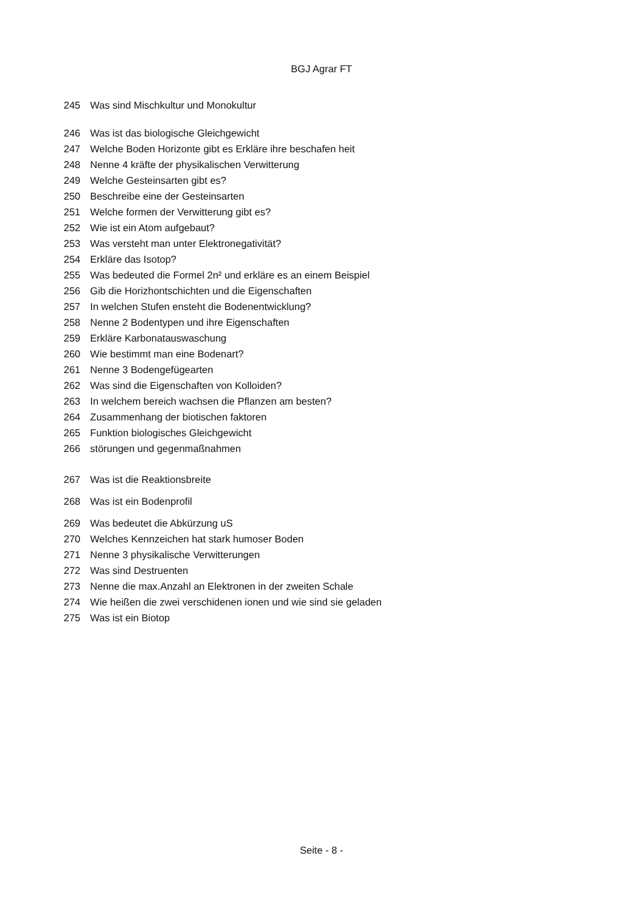BGJ Agrar FT
245 Was sind Mischkultur und Monokultur
246 Was ist das biologische Gleichgewicht
247 Welche Boden Horizonte gibt es Erkläre ihre beschafen heit
248 Nenne 4 kräfte der physikalischen Verwitterung
249 Welche Gesteinsarten gibt es?
250 Beschreibe eine der Gesteinsarten
251 Welche formen der Verwitterung gibt es?
252 Wie ist ein Atom aufgebaut?
253 Was versteht man unter Elektronegativität?
254 Erkläre das Isotop?
255 Was bedeuted die Formel 2n² und erkläre es an einem Beispiel
256 Gib die Horizhontschichten und die Eigenschaften
257 In welchen Stufen ensteht die Bodenentwicklung?
258 Nenne 2 Bodentypen und ihre Eigenschaften
259 Erkläre Karbonatauswaschung
260 Wie bestimmt man eine Bodenart?
261 Nenne 3 Bodengefügearten
262 Was sind die Eigenschaften von Kolloiden?
263 In welchem bereich wachsen die Pflanzen am besten?
264 Zusammenhang der biotischen faktoren
265 Funktion biologisches Gleichgewicht
266 störungen und gegenmaßnahmen
267 Was ist die Reaktionsbreite
268 Was ist ein Bodenprofil
269 Was bedeutet die Abkürzung uS
270 Welches Kennzeichen hat stark humoser Boden
271 Nenne 3 physikalische Verwitterungen
272 Was sind Destruenten
273 Nenne die max.Anzahl an Elektronen in der zweiten Schale
274 Wie heißen die zwei verschidenen ionen und wie sind sie geladen
275 Was ist ein Biotop
Seite - 8 -